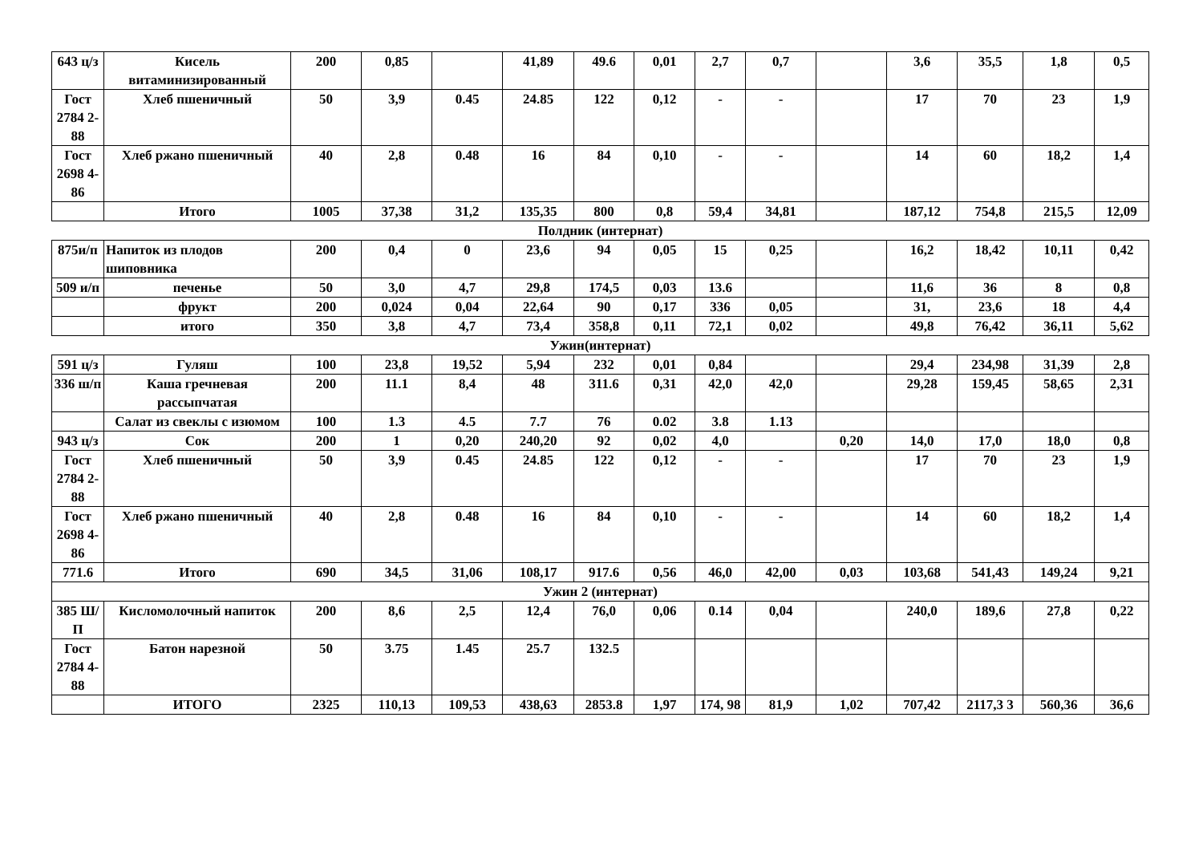| 643 ц/з | Кисель витаминизированный | 200 | 0,85 | | 41,89 | 49.6 | 0,01 | 2,7 | 0,7 | | 3,6 | 35,5 | 1,8 | 0,5 |
| Гост 2784 2-88 | Хлеб пшеничный | 50 | 3,9 | 0.45 | 24.85 | 122 | 0,12 | - | - | | 17 | 70 | 23 | 1,9 |
| Гост 2698 4-86 | Хлеб ржано пшеничный | 40 | 2,8 | 0.48 | 16 | 84 | 0,10 | - | - | | 14 | 60 | 18,2 | 1,4 |
| | Итого | 1005 | 37,38 | 31,2 | 135,35 | 800 | 0,8 | 59,4 | 34,81 | | 187,12 | 754,8 | 215,5 | 12,09 |
| Полдник (интернат) | | | | | | | | | | | | | | |
| 875и/п | Напиток из плодов шиповника | 200 | 0,4 | 0 | 23,6 | 94 | 0,05 | 15 | 0,25 | | 16,2 | 18,42 | 10,11 | 0,42 |
| 509 и/п | печенье | 50 | 3,0 | 4,7 | 29,8 | 174,5 | 0,03 | 13.6 | | | 11,6 | 36 | 8 | 0,8 |
| | фрукт | 200 | 0,024 | 0,04 | 22,64 | 90 | 0,17 | 336 | 0,05 | | 31, | 23,6 | 18 | 4,4 |
| | итого | 350 | 3,8 | 4,7 | 73,4 | 358,8 | 0,11 | 72,1 | 0,02 | | 49,8 | 76,42 | 36,11 | 5,62 |
| Ужин(интернат) | | | | | | | | | | | | | | |
| 591 ц/з | Гуляш | 100 | 23,8 | 19,52 | 5,94 | 232 | 0,01 | 0,84 | | | 29,4 | 234,98 | 31,39 | 2,8 |
| 336 ш/п | Каша гречневая рассыпчатая | 200 | 11.1 | 8,4 | 48 | 311.6 | 0,31 | 42,0 | 42,0 | | 29,28 | 159,45 | 58,65 | 2,31 |
| | Салат из свеклы с изюмом | 100 | 1.3 | 4.5 | 7.7 | 76 | 0.02 | 3.8 | 1.13 | | | | | |
| 943 ц/з | Сок | 200 | 1 | 0,20 | 240,20 | 92 | 0,02 | 4,0 | | 0,20 | 14,0 | 17,0 | 18,0 | 0,8 |
| Гост 2784 2-88 | Хлеб пшеничный | 50 | 3,9 | 0.45 | 24.85 | 122 | 0,12 | - | - | | 17 | 70 | 23 | 1,9 |
| Гост 2698 4-86 | Хлеб ржано пшеничный | 40 | 2,8 | 0.48 | 16 | 84 | 0,10 | - | - | | 14 | 60 | 18,2 | 1,4 |
| 771.6 | Итого | 690 | 34,5 | 31,06 | 108,17 | 917.6 | 0,56 | 46,0 | 42,00 | 0,03 | 103,68 | 541,43 | 149,24 | 9,21 |
| Ужин 2 (интернат) | | | | | | | | | | | | | | |
| 385 Ш/П | Кисломолочный напиток | 200 | 8,6 | 2,5 | 12,4 | 76,0 | 0,06 | 0.14 | 0,04 | | 240,0 | 189,6 | 27,8 | 0,22 |
| Гост 2784 4-88 | Батон нарезной | 50 | 3.75 | 1.45 | 25.7 | 132.5 | | | | | | | | |
| | ИТОГО | 2325 | 110,13 | 109,53 | 438,63 | 2853.8 | 1,97 | 174, 98 | 81,9 | 1,02 | 707,42 | 2117,3 3 | 560,36 | 36,6 |